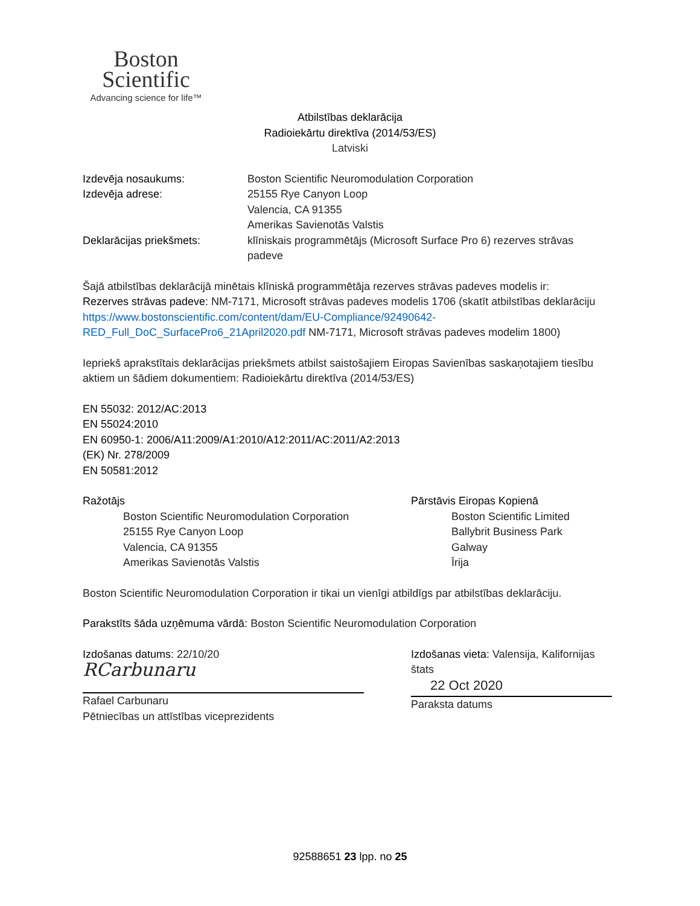Boston
Scientific
Advancing science for life™
Atbilstības deklarācija
Radioiekārtu direktīva (2014/53/ES)
Latviski
Izdevēja nosaukums: Boston Scientific Neuromodulation Corporation
Izdevēja adrese: 25155 Rye Canyon Loop
Valencia, CA 91355
Amerikas Savienotās Valstis
Deklarācijas priekšmets: klīniskais programmētājs (Microsoft Surface Pro 6) rezerves strāvas padeve
Šajā atbilstības deklarācijā minētais klīniskā programmētāja rezerves strāvas padeves modelis ir:
Rezerves strāvas padeve: NM-7171, Microsoft strāvas padeves modelis 1706 (skatīt atbilstības deklarāciju https://www.bostonscientific.com/content/dam/EU-Compliance/92490642-RED_Full_DoC_SurfacePro6_21April2020.pdf NM-7171, Microsoft strāvas padeves modelim 1800)
Iepriekš aprakstītais deklarācijas priekšmets atbilst saistošajiem Eiropas Savienības saskaņotajiem tiesību aktiem un šādiem dokumentiem: Radioiekārtu direktīva (2014/53/ES)
EN 55032: 2012/AC:2013
EN 55024:2010
EN 60950-1: 2006/A11:2009/A1:2010/A12:2011/AC:2011/A2:2013
(EK) Nr. 278/2009
EN 50581:2012
Ražotājs
Boston Scientific Neuromodulation Corporation
25155 Rye Canyon Loop
Valencia, CA 91355
Amerikas Savienotās Valstis
Pārstāvis Eiropas Kopienā
Boston Scientific Limited
Ballybrit Business Park
Galway
Īrija
Boston Scientific Neuromodulation Corporation ir tikai un vienīgi atbildīgs par atbilstības deklarāciju.
Parakstīts šāda uzņēmuma vārdā: Boston Scientific Neuromodulation Corporation
Izdošanas datums: 22/10/20
RCarbunaru
Rafael Carbunaru
Pētniecības un attīstības viceprezidents
Izdošanas vieta: Valensija, Kalifornijas štats
22 Oct 2020
Paraksta datums
92588651 23 lpp. no 25